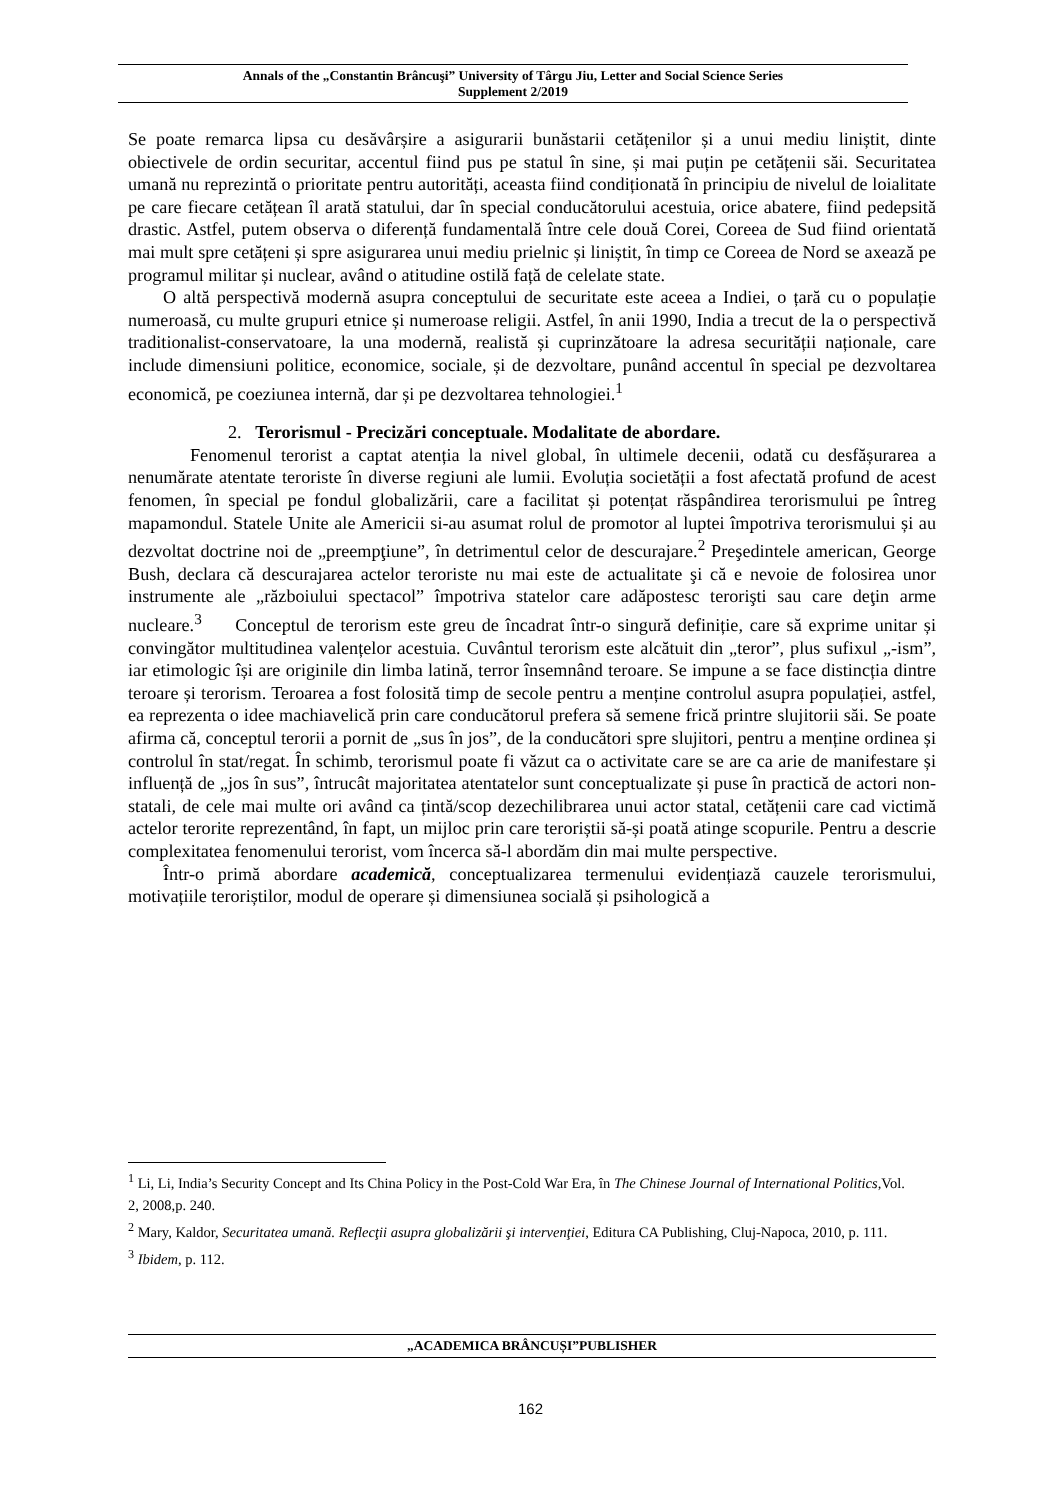Annals of the „Constantin Brâncuşi” University of Târgu Jiu, Letter and Social Science Series
Supplement 2/2019
Se poate remarca lipsa cu desăvârșire a asigurarii bunăstarii cetățenilor și a unui mediu liniștit, dinte obiectivele de ordin securitar, accentul fiind pus pe statul în sine, și mai puțin pe cetățenii săi. Securitatea umană nu reprezintă o prioritate pentru autorități, aceasta fiind condiționată în principiu de nivelul de loialitate pe care fiecare cetățean îl arată statului, dar în special conducătorului acestuia, orice abatere, fiind pedepsită drastic. Astfel, putem observa o diferență fundamentală între cele două Corei, Coreea de Sud fiind orientată mai mult spre cetățeni și spre asigurarea unui mediu prielnic și liniștit, în timp ce Coreea de Nord se axează pe programul militar și nuclear, având o atitudine ostilă față de celelate state.
O altă perspectivă modernă asupra conceptului de securitate este aceea a Indiei, o țară cu o populație numeroasă, cu multe grupuri etnice și numeroase religii. Astfel, în anii 1990, India a trecut de la o perspectivă traditionalist-conservatoare, la una modernă, realistă și cuprinzătoare la adresa securității naționale, care include dimensiuni politice, economice, sociale, și de dezvoltare, punând accentul în special pe dezvoltarea economică, pe coeziunea internă, dar și pe dezvoltarea tehnologiei.<sup>1</sup>
2. Terorismul - Precizări conceptuale. Modalitate de abordare.
Fenomenul terorist a captat atenția la nivel global, în ultimele decenii, odată cu desfășurarea a nenumărate atentate teroriste în diverse regiuni ale lumii. Evoluția societății a fost afectată profund de acest fenomen, în special pe fondul globalizării, care a facilitat și potențat răspândirea terorismului pe întreg mapamondul. Statele Unite ale Americii si-au asumat rolul de promotor al luptei împotriva terorismului și au dezvoltat doctrine noi de „preempţiune”, în detrimentul celor de descurajare.<sup>2</sup> Preşedintele american, George Bush, declara că descurajarea actelor teroriste nu mai este de actualitate şi că e nevoie de folosirea unor instrumente ale „războiului spectacol” împotriva statelor care adăpostesc terorişti sau care deţin arme nucleare.<sup>3</sup> Conceptul de terorism este greu de încadrat într-o singură definiție, care să exprime unitar și convingător multitudinea valențelor acestuia. Cuvântul terorism este alcătuit din „teror”, plus sufixul „-ism”, iar etimologic își are originile din limba latină, terror însemnând teroare. Se impune a se face distincția dintre teroare și terorism. Teroarea a fost folosită timp de secole pentru a menține controlul asupra populației, astfel, ea reprezenta o idee machiavelică prin care conducătorul prefera să semene frică printre slujitorii săi. Se poate afirma că, conceptul terorii a pornit de „sus în jos”, de la conducători spre slujitori, pentru a menține ordinea și controlul în stat/regat. În schimb, terorismul poate fi văzut ca o activitate care se are ca arie de manifestare și influență de „jos în sus”, întrucât majoritatea atentatelor sunt conceptualizate și puse în practică de actori non-statali, de cele mai multe ori având ca țintă/scop dezechilibrarea unui actor statal, cetățenii care cad victimă actelor terorite reprezentând, în fapt, un mijloc prin care teroriștii să-și poată atinge scopurile. Pentru a descrie complexitatea fenomenului terorist, vom încerca să-l abordăm din mai multe perspective.
Într-o primă abordare academică, conceptualizarea termenului evidențiază cauzele terorismului, motivațiile teroriștilor, modul de operare și dimensiunea socială și psihologică a
<sup>1</sup> Li, Li, India’s Security Concept and Its China Policy in the Post-Cold War Era, în The Chinese Journal of International Politics, Vol. 2, 2008,p. 240.
<sup>2</sup> Mary, Kaldor, Securitatea umană. Reflecţii asupra globalizării şi intervenţiei, Editura CA Publishing, Cluj-Napoca, 2010, p. 111.
<sup>3</sup> Ibidem, p. 112.
„ACADEMICA BRÂNCUȘI”PUBLISHER
162